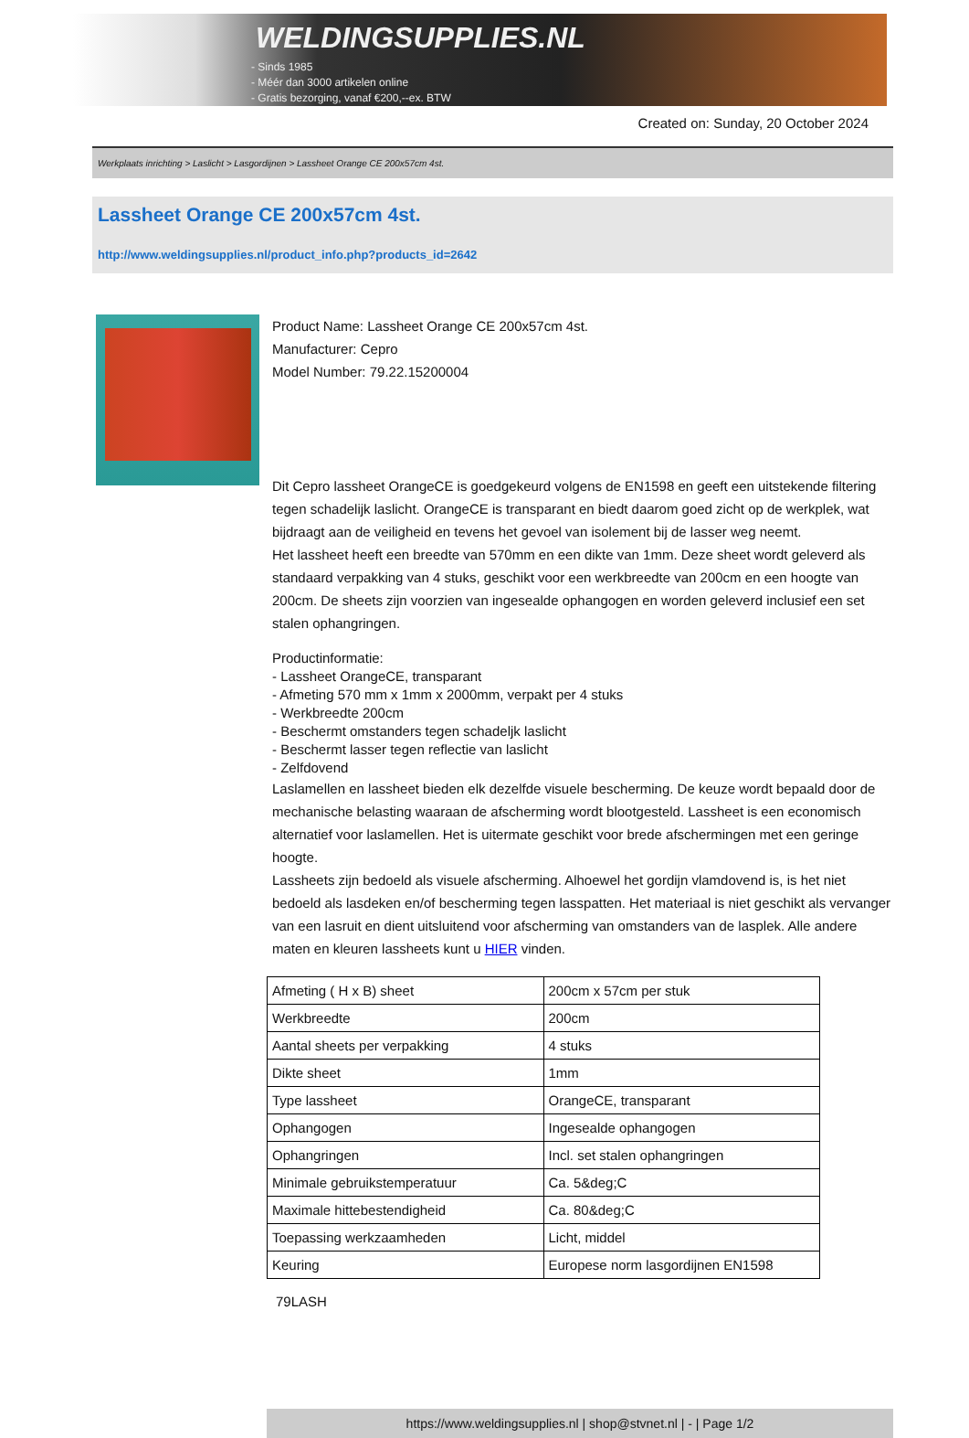WELDINGSUPPLIES.NL
- Sinds 1985
- Méér dan 3000 artikelen online
- Gratis bezorging, vanaf €200,--ex. BTW
Created on: Sunday, 20 October 2024
Werkplaats inrichting > Laslicht > Lasgordijnen > Lassheet Orange CE 200x57cm 4st.
Lassheet Orange CE 200x57cm 4st.
http://www.weldingsupplies.nl/product_info.php?products_id=2642
Product Name: Lassheet Orange CE 200x57cm 4st.
Manufacturer: Cepro
Model Number: 79.22.15200004
Dit Cepro lassheet OrangeCE is goedgekeurd volgens de EN1598 en geeft een uitstekende filtering tegen schadelijk laslicht. OrangeCE is transparant en biedt daarom goed zicht op de werkplek, wat bijdraagt aan de veiligheid en tevens het gevoel van isolement bij de lasser weg neemt.
Het lassheet heeft een breedte van 570mm en een dikte van 1mm. Deze sheet wordt geleverd als standaard verpakking van 4 stuks, geschikt voor een werkbreedte van 200cm en een hoogte van 200cm. De sheets zijn voorzien van ingesealde ophangogen en worden geleverd inclusief een set stalen ophangringen.
Productinformatie:
- Lassheet OrangeCE, transparant
- Afmeting 570 mm x 1mm x 2000mm, verpakt per 4 stuks
- Werkbreedte 200cm
- Beschermt omstanders tegen schadeljk laslicht
- Beschermt lasser tegen reflectie van laslicht
- Zelfdovend
Laslamellen en lassheet bieden elk dezelfde visuele bescherming. De keuze wordt bepaald door de mechanische belasting waaraan de afscherming wordt blootgesteld. Lassheet is een economisch alternatief voor laslamellen. Het is uitermate geschikt voor brede afschermingen met een geringe hoogte.
Lassheets zijn bedoeld als visuele afscherming. Alhoewel het gordijn vlamdovend is, is het niet bedoeld als lasdeken en/of bescherming tegen lasspatten. Het materiaal is niet geschikt als vervanger van een lasruit en dient uitsluitend voor afscherming van omstanders van de lasplek. Alle andere maten en kleuren lassheets kunt u HIER vinden.
| Afmeting ( H x B) sheet | 200cm x 57cm per stuk |
| Werkbreedte | 200cm |
| Aantal sheets per verpakking | 4 stuks |
| Dikte sheet | 1mm |
| Type lassheet | OrangeCE, transparant |
| Ophangogen | Ingesealde ophangogen |
| Ophangringen | Incl. set stalen ophangringen |
| Minimale gebruikstemperatuur | Ca. 5&deg;C |
| Maximale hittebestendigheid | Ca. 80&deg;C |
| Toepassing werkzaamheden | Licht, middel |
| Keuring | Europese norm lasgordijnen EN1598 |
79LASH
https://www.weldingsupplies.nl | shop@stvnet.nl | - | Page 1/2